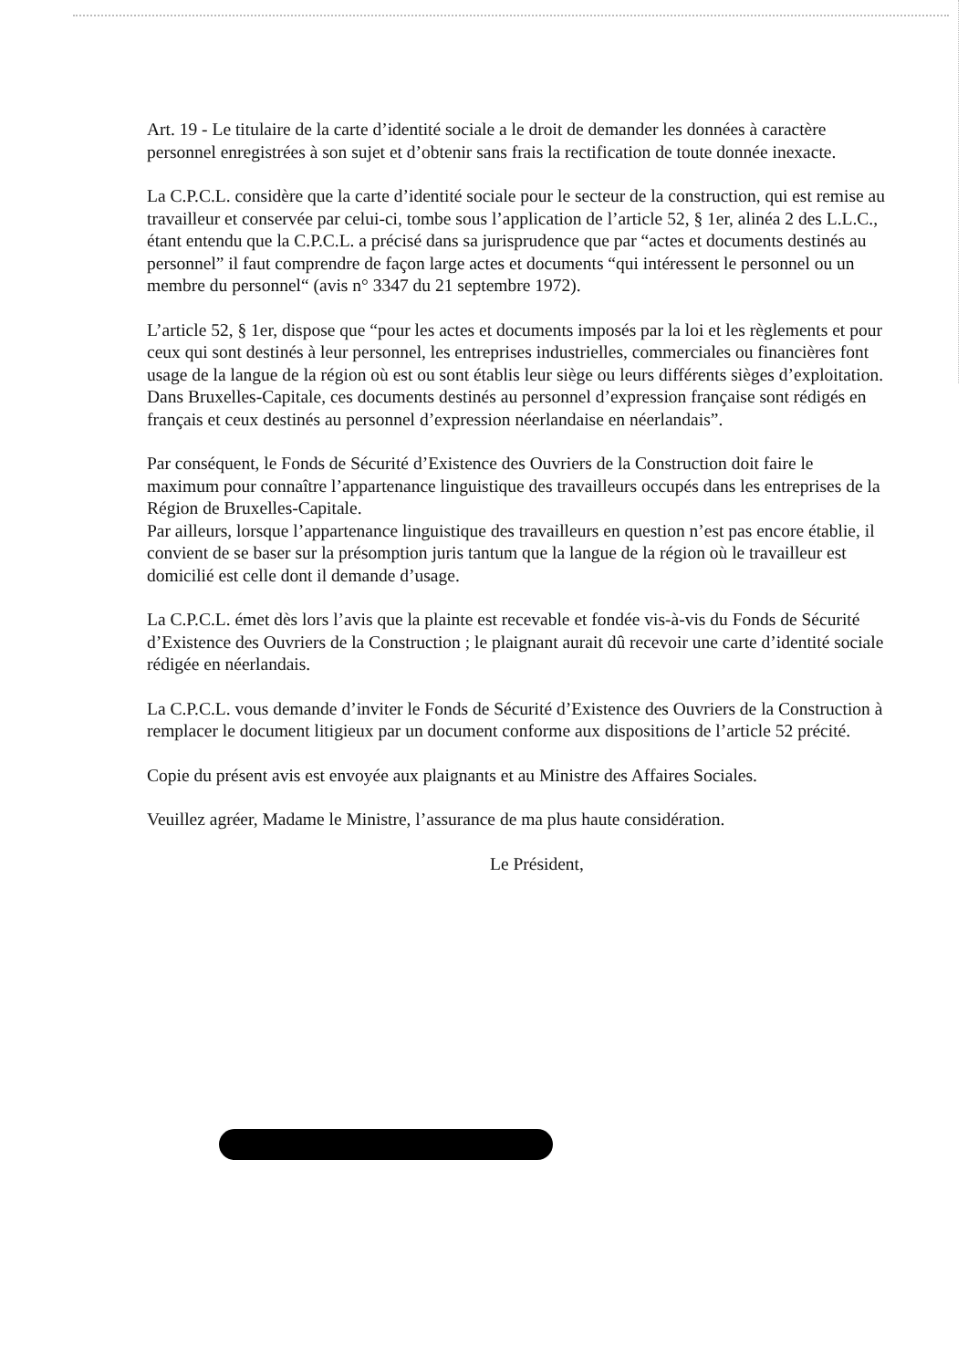Art. 19 - Le titulaire de la carte d’identité sociale a le droit de demander les données à caractère personnel enregistrées à son sujet et d’obtenir sans frais la rectification de toute donnée inexacte.
La C.P.C.L. considère que la carte d’identité sociale pour le secteur de la construction, qui est remise au travailleur et conservée par celui-ci, tombe sous l’application de l’article 52, § 1er, alinéa 2 des L.L.C., étant entendu que la C.P.C.L. a précisé dans sa jurisprudence que par “actes et documents destinés au personnel” il faut comprendre de façon large actes et documents “qui intéressent le personnel ou un membre du personnel“ (avis n° 3347 du 21 septembre 1972).
L’article 52, § 1er, dispose que “pour les actes et documents imposés par la loi et les règlements et pour ceux qui sont destinés à leur personnel, les entreprises industrielles, commerciales ou financières font usage de la langue de la région où est ou sont établis leur siège ou leurs différents sièges d’exploitation.
Dans Bruxelles-Capitale, ces documents destinés au personnel d’expression française sont rédigés en français et ceux destinés au personnel d’expression néerlandaise en néerlandais”.
Par conséquent, le Fonds de Sécurité d’Existence des Ouvriers de la Construction doit faire le maximum pour connaître l’appartenance linguistique des travailleurs occupés dans les entreprises de la Région de Bruxelles-Capitale.
Par ailleurs, lorsque l’appartenance linguistique des travailleurs en question n’est pas encore établie, il convient de se baser sur la présomption juris tantum que la langue de la région où le travailleur est domicilié est celle dont il demande d’usage.
La C.P.C.L. émet dès lors l’avis que la plainte est recevable et fondée vis-à-vis du Fonds de Sécurité d’Existence des Ouvriers de la Construction ; le plaignant aurait dû recevoir une carte d’identité sociale rédigée en néerlandais.
La C.P.C.L. vous demande d’inviter le Fonds de Sécurité d’Existence des Ouvriers de la Construction à remplacer le document litigieux par un document conforme aux dispositions de l’article 52 précité.
Copie du présent avis est envoyée aux plaignants et au Ministre des Affaires Sociales.
Veuillez agréer, Madame le Ministre, l’assurance de ma plus haute considération.
Le Président,